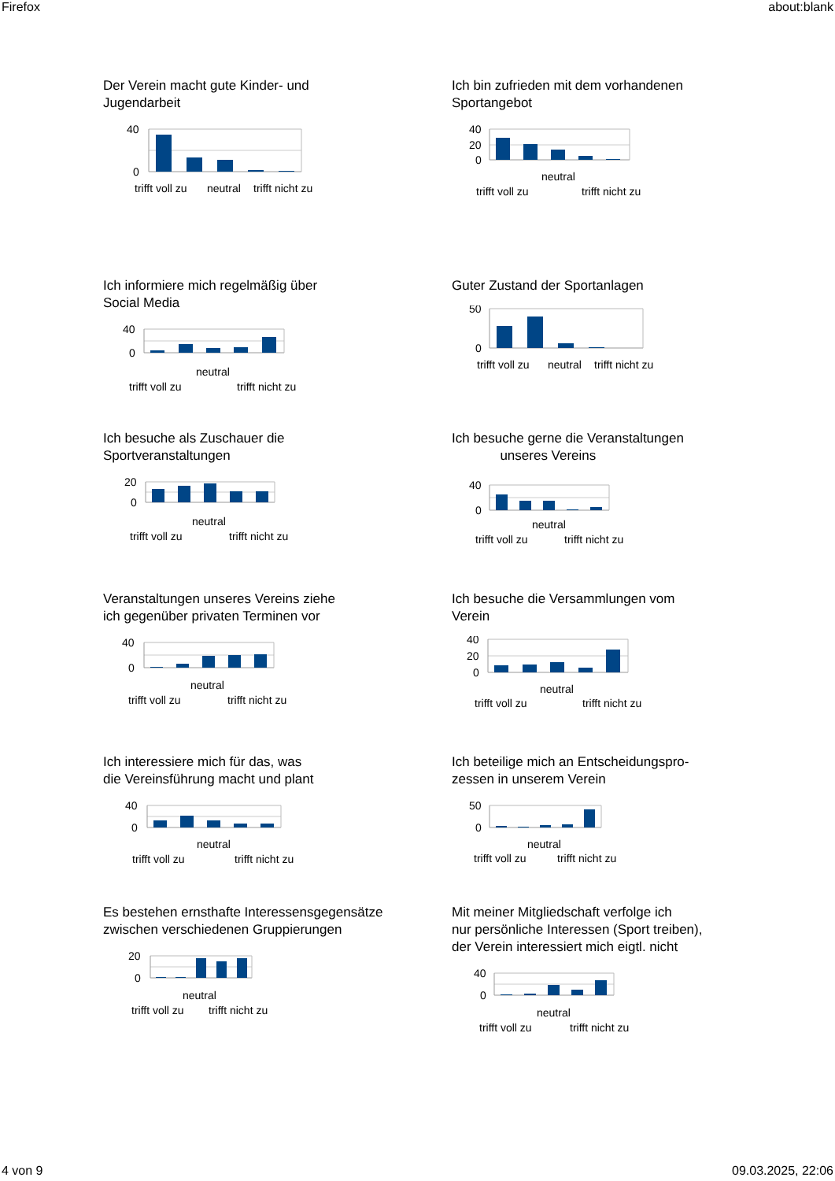Firefox about:blank
Der Verein macht gute Kinder- und
Jugendarbeit
40
0
trifft voll zu
neutral
trifft nicht zu
Ich bin zufrieden mit dem vorhandenen
Sportangebot
40
20
0
neutral
trifft voll zu
trifft nicht zu
Ich informiere mich regelmäßig über
Social Media
40
0
neutral
trifft voll zu
trifft nicht zu
Guter Zustand der Sportanlagen
50
0
trifft voll zu
neutral
trifft nicht zu
Ich besuche als Zuschauer die
Sportveranstaltungen
20
0
neutral
trifft voll zu
trifft nicht zu
Ich besuche gerne die Veranstaltungen
unseres Vereins
40
0
neutral
trifft voll zu
trifft nicht zu
Veranstaltungen unseres Vereins ziehe
ich gegenüber privaten Terminen vor
40
0
neutral
trifft voll zu
trifft nicht zu
Ich besuche die Versammlungen vom
Verein
40
20
0
neutral
trifft voll zu
trifft nicht zu
Ich interessiere mich für das, was
die Vereinsführung macht und plant
40
0
neutral
trifft voll zu
trifft nicht zu
Ich beteilige mich an Entscheidungspro-
zessen in unserem Verein
50
0
neutral
trifft voll zu
trifft nicht zu
Es bestehen ernsthafte Interessensgegensätze
zwischen verschiedenen Gruppierungen
20
0
neutral
trifft voll zu
trifft nicht zu
Mit meiner Mitgliedschaft verfolge ich
nur persönliche Interessen (Sport treiben),
der Verein interessiert mich eigtl. nicht
40
0
neutral
trifft voll zu
trifft nicht zu
4 von 9 09.03.2025, 22:06